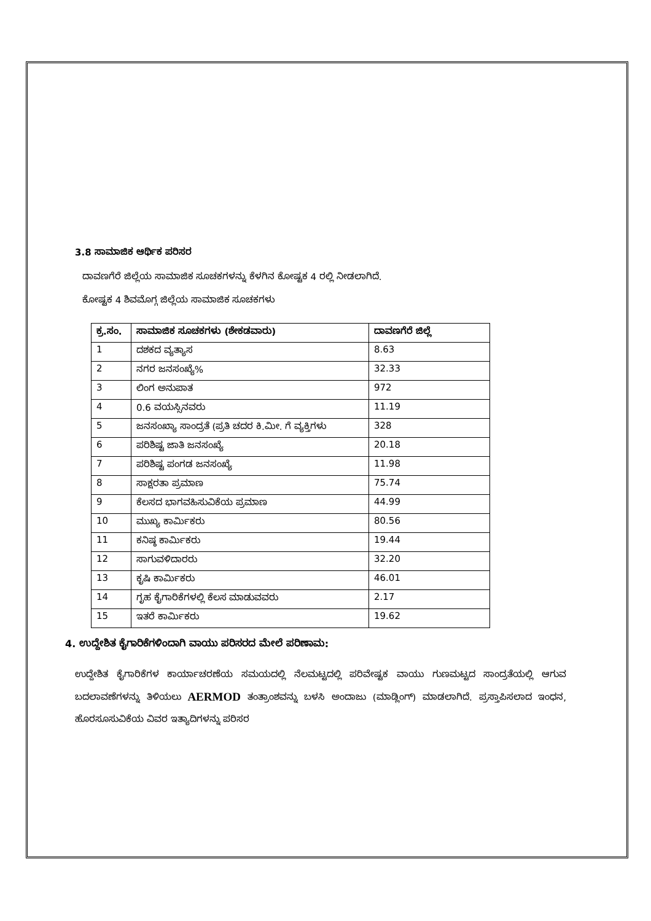3.8 ಸಾಮಾಜಿಕ ಆರ್ಥಿಕ ಪರಿಸರ
ದಾವಣಗೆರೆ ಜಿಲ್ಲೆಯ ಸಾಮಾಜಿಕ ಸೂಚಕಗಳನ್ನು ಕೆಳಗಿನ ಕೋಷ್ಟಕ 4 ರಲ್ಲಿ ನೀಡಲಾಗಿದೆ.
ಕೋಷ್ಟಕ 4 ಶಿವಮೊಗ್ಗ ಜಿಲ್ಲೆಯ ಸಾಮಾಜಿಕ ಸೂಚಕಗಳು
| ಕ್ರ.ಸಂ. | ಸಾಮಾಜಿಕ ಸೂಚಕಗಳು (ಶೇಕಡವಾರು) | ದಾವಣಗೆರೆ ಜಿಲ್ಲೆ |
| --- | --- | --- |
| 1 | ದಶಕದ ವ್ಯತ್ಯಾಸ | 8.63 |
| 2 | ನಗರ ಜನಸಂಖ್ಯೆ% | 32.33 |
| 3 | ಲಿಂಗ ಅನುಪಾತ | 972 |
| 4 | 0.6 ವಯಸ್ಸಿನವರು | 11.19 |
| 5 | ಜನಸಂಖ್ಯಾ ಸಾಂದ್ರತೆ (ಪ್ರತಿ ಚದರ ಕಿ.ಮೀ. ಗೆ ವ್ಯಕ್ತಿಗಳು | 328 |
| 6 | ಪರಿಶಿಷ್ಟ ಜಾತಿ ಜನಸಂಖ್ಯೆ | 20.18 |
| 7 | ಪರಿಶಿಷ್ಟ ಪಂಗಡ ಜನಸಂಖ್ಯೆ | 11.98 |
| 8 | ಸಾಕ್ಷರತಾ ಪ್ರಮಾಣ | 75.74 |
| 9 | ಕೆಲಸದ ಭಾಗವಹಿಸುವಿಕೆಯ ಪ್ರಮಾಣ | 44.99 |
| 10 | ಮುಖ್ಯ ಕಾರ್ಮಿಕರು | 80.56 |
| 11 | ಕನಿಷ್ಠ ಕಾರ್ಮಿಕರು | 19.44 |
| 12 | ಸಾಗುವಳಿದಾರರು | 32.20 |
| 13 | ಕೃಷಿ ಕಾರ್ಮಿಕರು | 46.01 |
| 14 | ಗೃಹ ಕೈಗಾರಿಕೆಗಳಲ್ಲಿ ಕೆಲಸ ಮಾಡುವವರು | 2.17 |
| 15 | ಇತರೆ ಕಾರ್ಮಿಕರು | 19.62 |
4. ಉದ್ದೇಶಿತ ಕೈಗಾರಿಕೆಗಳಿಂದಾಗಿ ವಾಯು ಪರಿಸರದ ಮೇಲೆ ಪರಿಣಾಮ:
ಉದ್ದೇಶಿತ ಕೈಗಾರಿಕೆಗಳ ಕಾರ್ಯಾಚರಣೆಯ ಸಮಯದಲ್ಲಿ ನೆಲಮಟ್ಟದಲ್ಲಿ ಪರಿವೇಷ್ಟಕ ವಾಯು ಗುಣಮಟ್ಟದ ಸಾಂದ್ರತೆಯಲ್ಲಿ ಆಗುವ ಬದಲಾವಣೆಗಳನ್ನು ತಿಳಿಯಲು AERMOD ತಂತ್ರಾಂಶವನ್ನು ಬಳಸಿ ಅಂದಾಜು (ಮಾಡ್ಲಿಂಗ್) ಮಾಡಲಾಗಿದೆ. ಪ್ರಸ್ತಾಪಿಸಲಾದ ಇಂಧನ, ಹೊರಸೂಸುವಿಕೆಯ ವಿವರ ಇತ್ಯಾದಿಗಳನ್ನು ಪರಿಸರ